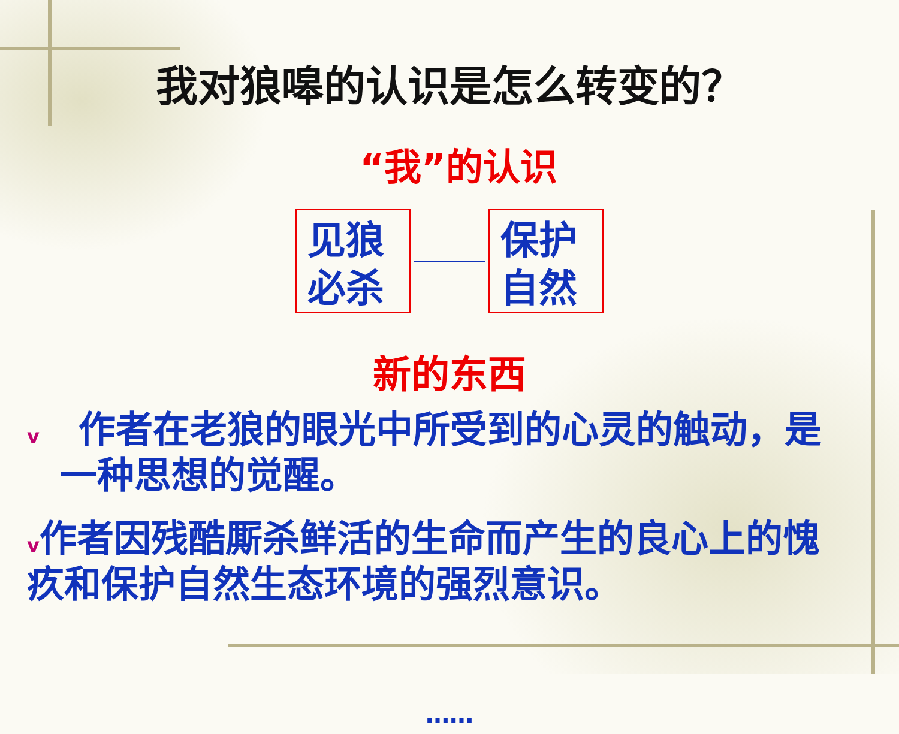我对狼嗥的认识是怎么转变的？
“我”的认识
见狼
必杀
保护
自然
新的东西
v 作者在老狼的眼光中所受到的心灵的触动，是
一种思想的觉醒。
v作者因残酷厮杀鲜活的生命而产生的良心上的愧疚和保护自然生态环境的强烈意识。
……